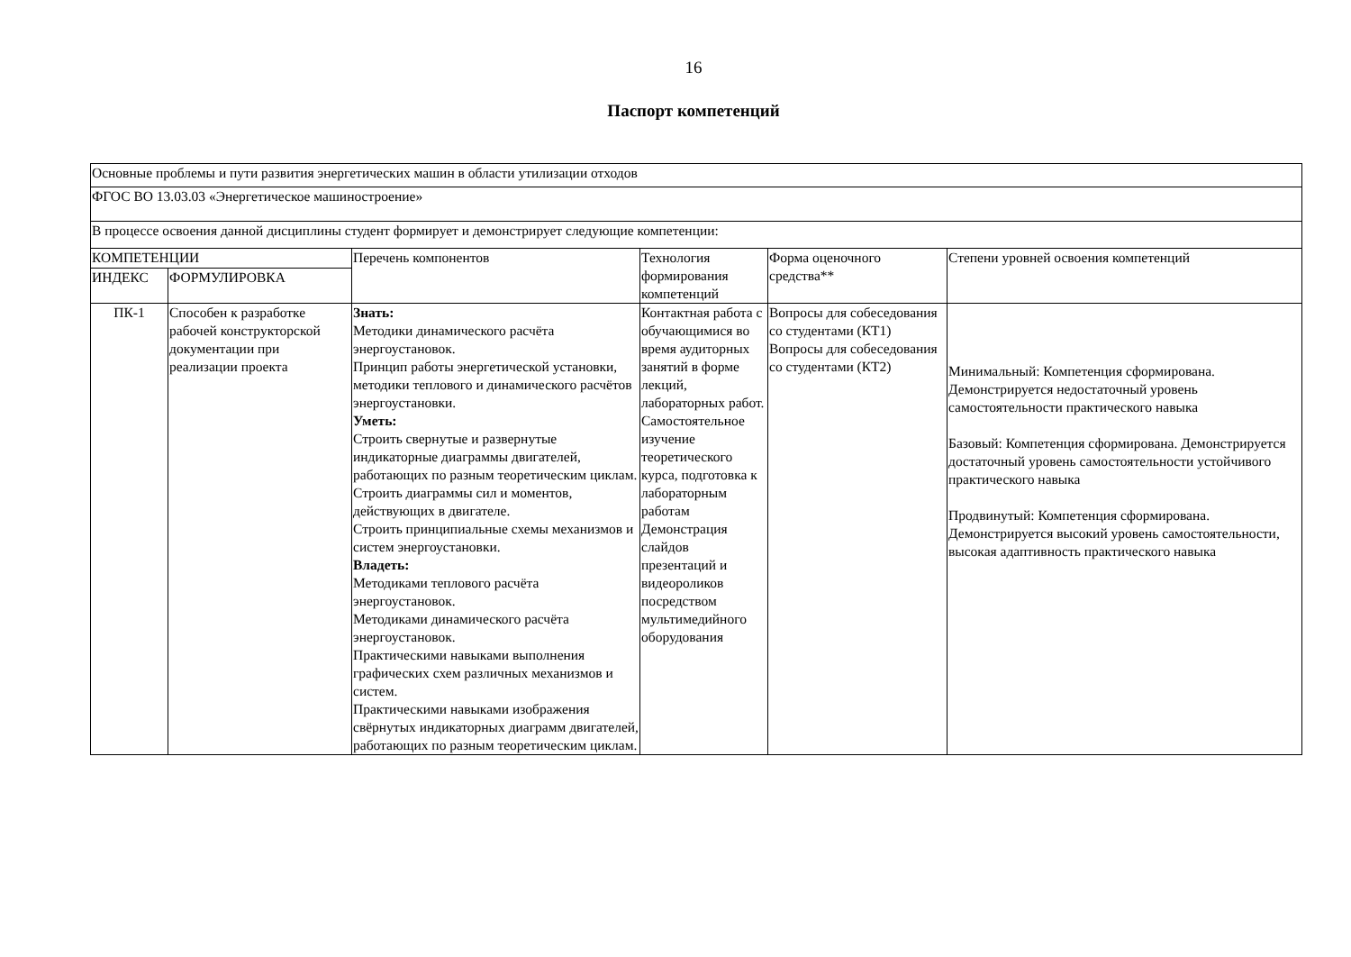16
Паспорт компетенций
| Основные проблемы и пути развития энергетических машин в области утилизации отходов | | | | | |
| ФГОС ВО 13.03.03 «Энергетическое машиностроение» | | | | | |
| В процессе освоения данной дисциплины студент формирует и демонстрирует следующие компетенции: | | | | | |
| КОМПЕТЕНЦИИ | | Перечень компонентов | Технология формирования компетенций | Форма оценочного средства** | Степени уровней освоения компетенций |
| ИНДЕКС | ФОРМУЛИРОВКА | | | | |
| ПК-1 | Способен к разработке рабочей конструкторской документации при реализации проекта | Знать: Методики динамического расчёта энергоустановок. Принцип работы энергетической установки, методики теплового и динамического расчётов энергоустановки. Уметь: Строить свернутые и развернутые индикаторные диаграммы двигателей, работающих по разным теоретическим циклам. Строить диаграммы сил и моментов, действующих в двигателе. Строить принципиальные схемы механизмов и систем энергоустановки. Владеть: Методиками теплового расчёта энергоустановок. Методиками динамического расчёта энергоустановок. Практическими навыками выполнения графических схем различных механизмов и систем. Практическими навыками изображения свёрнутых индикаторных диаграмм двигателей, работающих по разным теоретическим циклам. | Контактная работа с обучающимися во время аудиторных занятий в форме лекций, лабораторных работ. Самостоятельное изучение теоретического курса, подготовка к лабораторным работам Демонстрация слайдов презентаций и видеороликов посредством мультимедийного оборудования | Вопросы для собеседования со студентами (КТ1) Вопросы для собеседования со студентами (КТ2) | Минимальный: Компетенция сформирована. Демонстрируется недостаточный уровень самостоятельности практического навыка Базовый: Компетенция сформирована. Демонстрируется достаточный уровень самостоятельности устойчивого практического навыка Продвинутый: Компетенция сформирована. Демонстрируется высокий уровень самостоятельности, высокая адаптивность практического навыка |